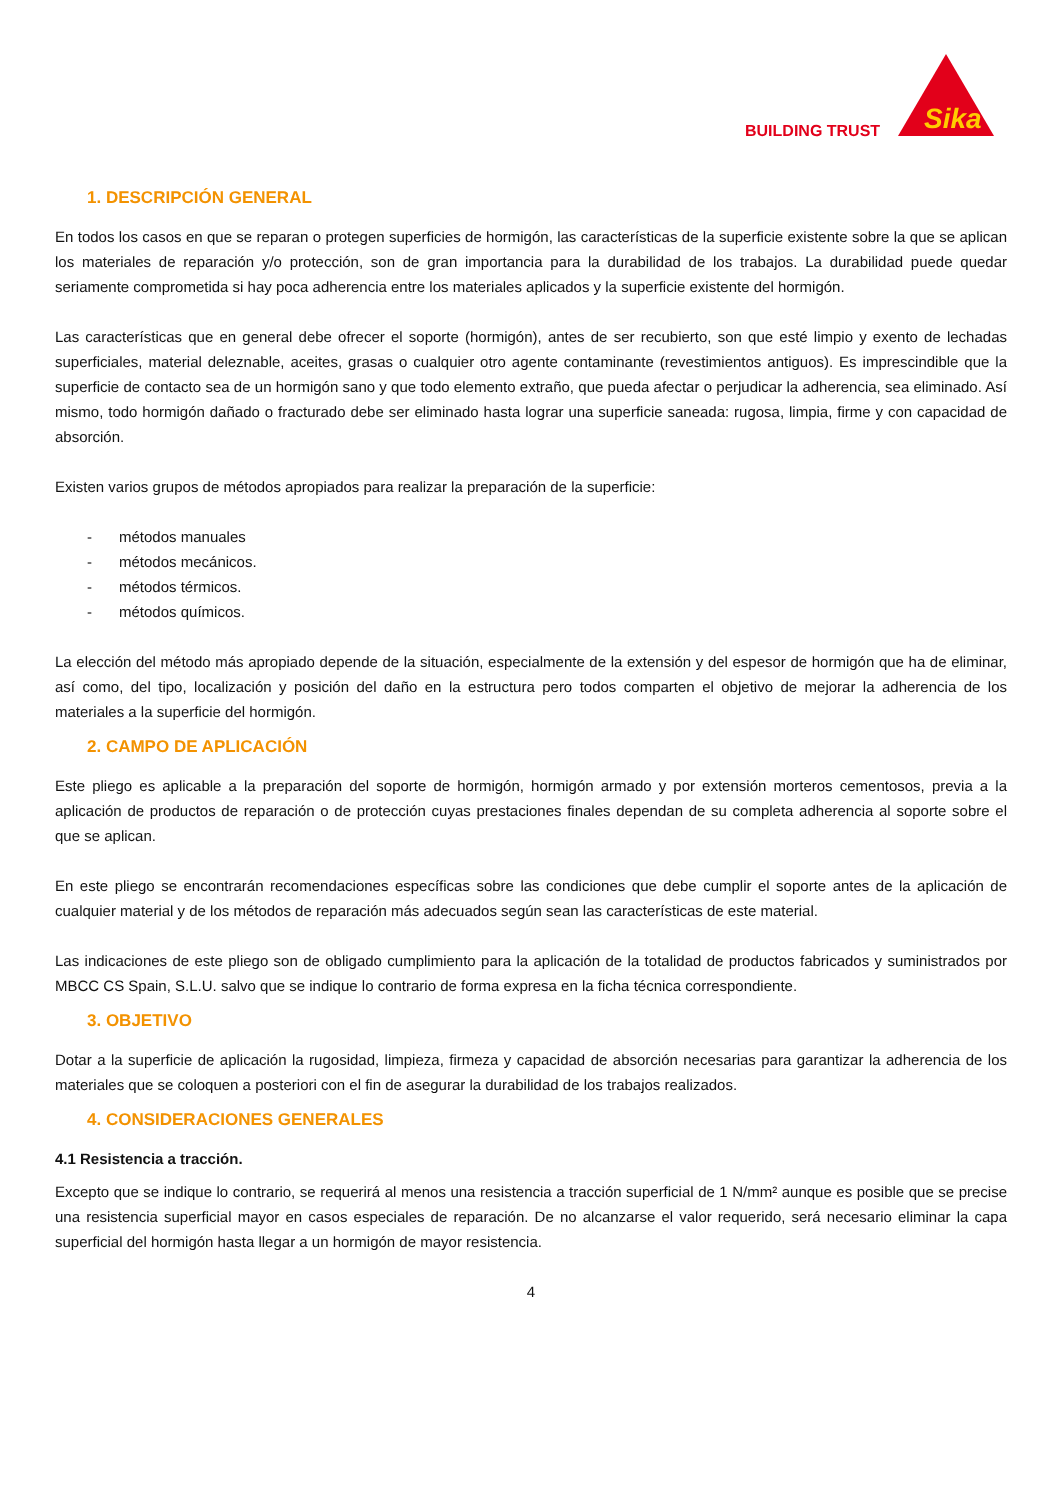BUILDING TRUST
Sika
1. DESCRIPCIÓN GENERAL
En todos los casos en que se reparan o protegen superficies de hormigón, las características de la superficie existente sobre la que se aplican los materiales de reparación y/o protección, son de gran importancia para la durabilidad de los trabajos. La durabilidad puede quedar seriamente comprometida si hay poca adherencia entre los materiales aplicados y la superficie existente del hormigón.
Las características que en general debe ofrecer el soporte (hormigón), antes de ser recubierto, son que esté limpio y exento de lechadas superficiales, material deleznable, aceites, grasas o cualquier otro agente contaminante (revestimientos antiguos). Es imprescindible que la superficie de contacto sea de un hormigón sano y que todo elemento extraño, que pueda afectar o perjudicar la adherencia, sea eliminado. Así mismo, todo hormigón dañado o fracturado debe ser eliminado hasta lograr una superficie saneada: rugosa, limpia, firme y con capacidad de absorción.
Existen varios grupos de métodos apropiados para realizar la preparación de la superficie:
- métodos manuales
- métodos mecánicos.
- métodos térmicos.
- métodos químicos.
La elección del método más apropiado depende de la situación, especialmente de la extensión y del espesor de hormigón que ha de eliminar, así como, del tipo, localización y posición del daño en la estructura pero todos comparten el objetivo de mejorar la adherencia de los materiales a la superficie del hormigón.
2. CAMPO DE APLICACIÓN
Este pliego es aplicable a la preparación del soporte de hormigón, hormigón armado y por extensión morteros cementosos, previa a la aplicación de productos de reparación o de protección cuyas prestaciones finales dependan de su completa adherencia al soporte sobre el que se aplican.
En este pliego se encontrarán recomendaciones específicas sobre las condiciones que debe cumplir el soporte antes de la aplicación de cualquier material y de los métodos de reparación más adecuados según sean las características de este material.
Las indicaciones de este pliego son de obligado cumplimiento para la aplicación de la totalidad de productos fabricados y suministrados por MBCC CS Spain, S.L.U. salvo que se indique lo contrario de forma expresa en la ficha técnica correspondiente.
3. OBJETIVO
Dotar a la superficie de aplicación la rugosidad, limpieza, firmeza y capacidad de absorción necesarias para garantizar la adherencia de los materiales que se coloquen a posteriori con el fin de asegurar la durabilidad de los trabajos realizados.
4. CONSIDERACIONES GENERALES
4.1 Resistencia a tracción.
Excepto que se indique lo contrario, se requerirá al menos una resistencia a tracción superficial de 1 N/mm² aunque es posible que se precise una resistencia superficial mayor en casos especiales de reparación. De no alcanzarse el valor requerido, será necesario eliminar la capa superficial del hormigón hasta llegar a un hormigón de mayor resistencia.
4